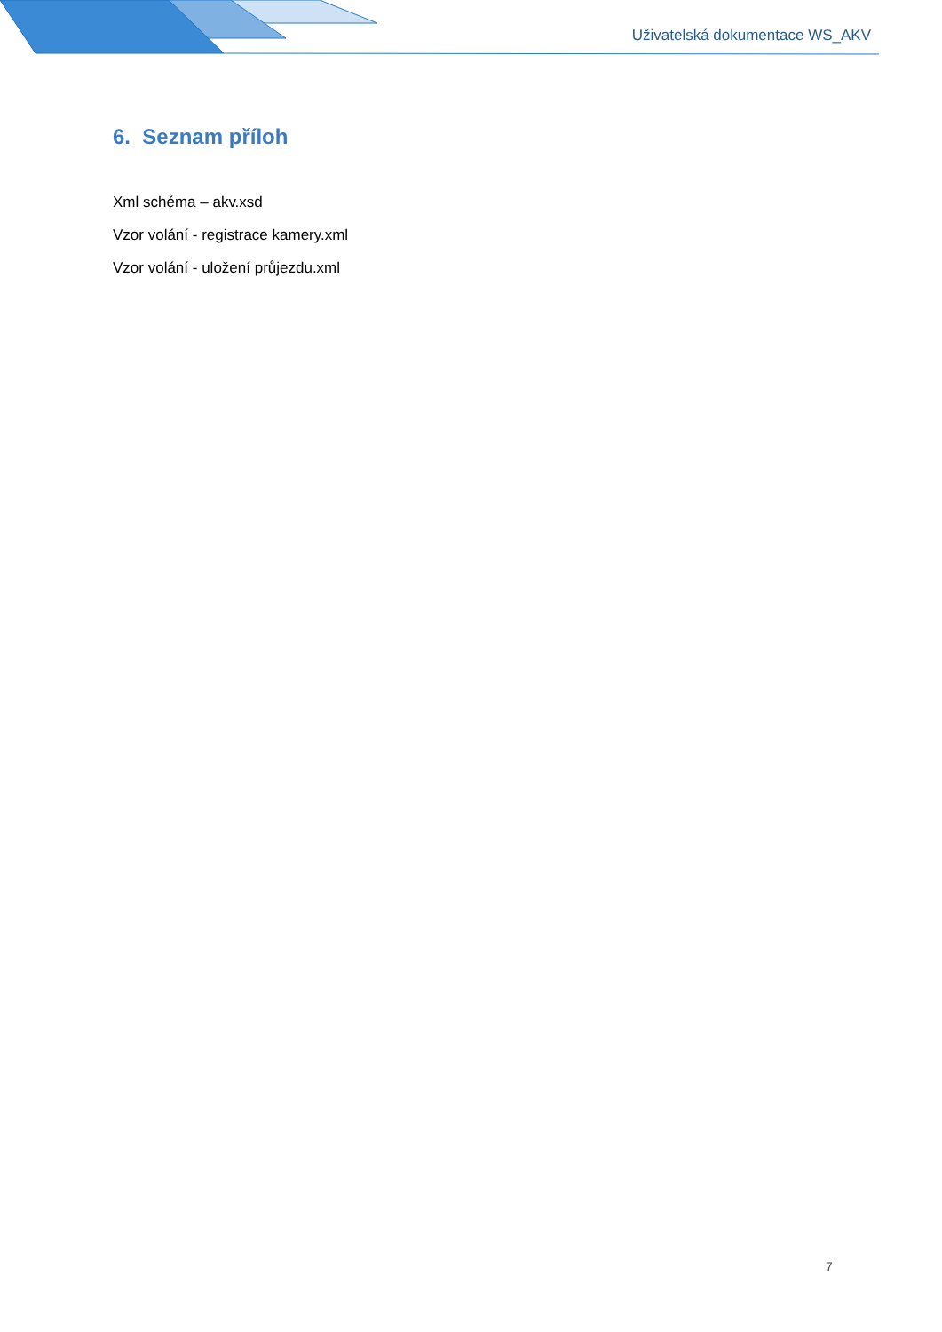Uživatelská dokumentace WS_AKV
6. Seznam příloh
Xml schéma – akv.xsd
Vzor volání - registrace kamery.xml
Vzor volání - uložení průjezdu.xml
7